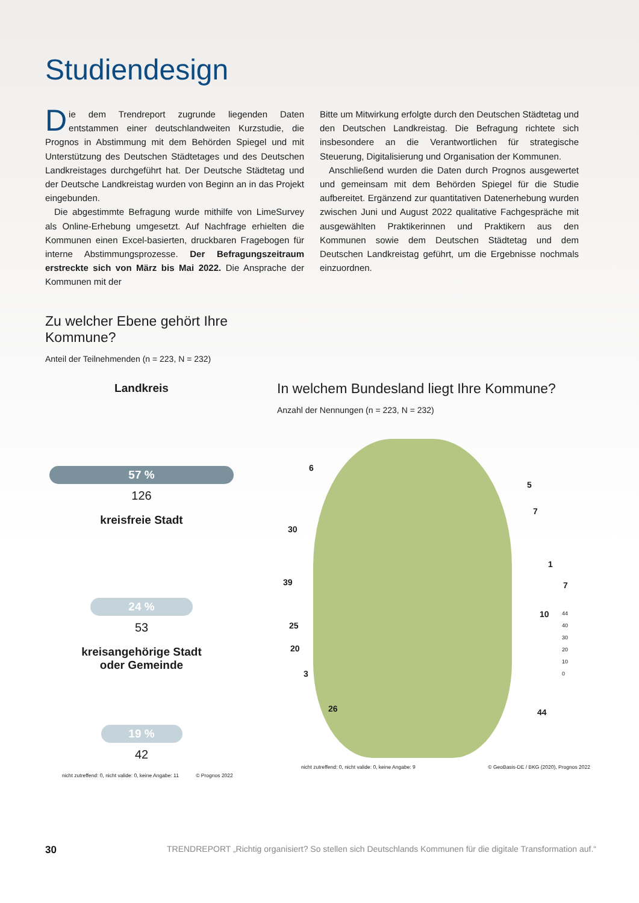Studiendesign
Die dem Trendreport zugrunde liegenden Daten entstammen einer deutschlandweiten Kurzstudie, die Prognos in Abstimmung mit dem Behörden Spiegel und mit Unterstützung des Deutschen Städtetages und des Deutschen Landkreistages durchgeführt hat. Der Deutsche Städtetag und der Deutsche Landkreistag wurden von Beginn an in das Projekt eingebunden.
Die abgestimmte Befragung wurde mithilfe von LimeSurvey als Online-Erhebung umgesetzt. Auf Nachfrage erhielten die Kommunen einen Excel-basierten, druckbaren Fragebogen für interne Abstimmungsprozesse. Der Befragungszeitraum erstreckte sich von März bis Mai 2022. Die Ansprache der Kommunen mit der
Bitte um Mitwirkung erfolgte durch den Deutschen Städtetag und den Deutschen Landkreistag. Die Befragung richtete sich insbesondere an die Verantwortlichen für strategische Steuerung, Digitalisierung und Organisation der Kommunen.
Anschließend wurden die Daten durch Prognos ausgewertet und gemeinsam mit dem Behörden Spiegel für die Studie aufbereitet. Ergänzend zur quantitativen Datenerhebung wurden zwischen Juni und August 2022 qualitative Fachgespräche mit ausgewählten Praktikerinnen und Praktikern aus den Kommunen sowie dem Deutschen Städtetag und dem Deutschen Landkreistag geführt, um die Ergebnisse nochmals einzuordnen.
Zu welcher Ebene gehört Ihre Kommune?
Anteil der Teilnehmenden (n = 223, N = 232)
Landkreis
57 %
126
kreisfreie Stadt
24 %
53
kreisangehörige Stadt
oder Gemeinde
19 %
42
nicht zutreffend: 0, nicht valide: 0, keine Angabe: 11 © Prognos 2022
In welchem Bundesland liegt Ihre Kommune?
Anzahl der Nennungen (n = 223, N = 232)
6
5
7
30
1
39 7
10
25
20
3
26 44
44
40
30
20
10
0
nicht zutreffend: 0, nicht valide: 0, keine Angabe: 9 © GeoBasis-DE / BKG (2020), Prognos 2022
30 TRENDREPORT „Richtig organisiert? So stellen sich Deutschlands Kommunen für die digitale Transformation auf.“